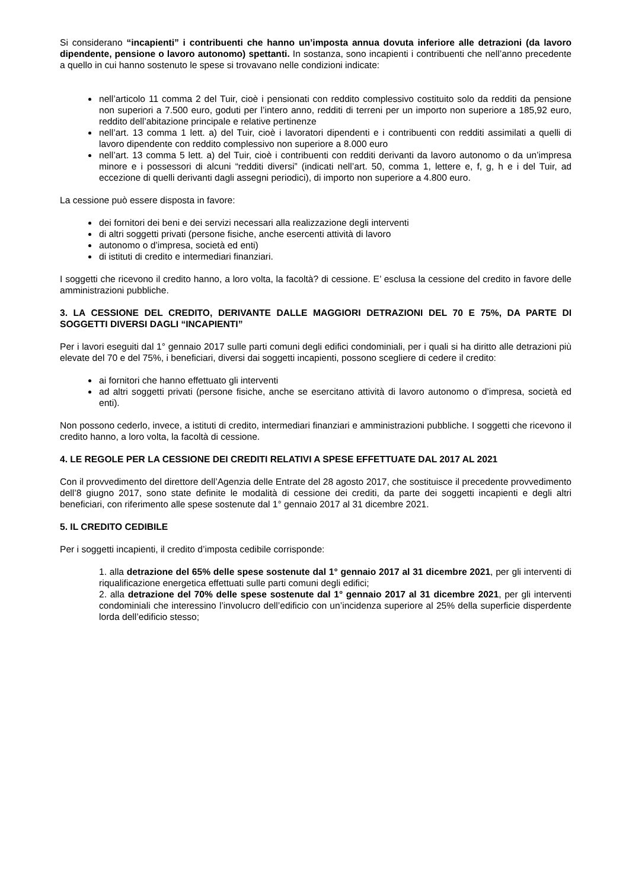Si considerano “incapienti” i contribuenti che hanno un’imposta annua dovuta inferiore alle detrazioni (da lavoro dipendente, pensione o lavoro autonomo) spettanti. In sostanza, sono incapienti i contribuenti che nell’anno precedente a quello in cui hanno sostenuto le spese si trovavano nelle condizioni indicate:
nell’articolo 11 comma 2 del Tuir, cioè i pensionati con reddito complessivo costituito solo da redditi da pensione non superiori a 7.500 euro, goduti per l’intero anno, redditi di terreni per un importo non superiore a 185,92 euro, reddito dell’abitazione principale e relative pertinenze
nell’art. 13 comma 1 lett. a) del Tuir, cioè i lavoratori dipendenti e i contribuenti con redditi assimilati a quelli di lavoro dipendente con reddito complessivo non superiore a 8.000 euro
nell’art. 13 comma 5 lett. a) del Tuir, cioè i contribuenti con redditi derivanti da lavoro autonomo o da un’impresa minore e i possessori di alcuni “redditi diversi” (indicati nell’art. 50, comma 1, lettere e, f, g, h e i del Tuir, ad eccezione di quelli derivanti dagli assegni periodici), di importo non superiore a 4.800 euro.
La cessione può essere disposta in favore:
dei fornitori dei beni e dei servizi necessari alla realizzazione degli interventi
di altri soggetti privati (persone fisiche, anche esercenti attività di lavoro
autonomo o d’impresa, società ed enti)
di istituti di credito e intermediari finanziari.
I soggetti che ricevono il credito hanno, a loro volta, la facoltà? di cessione. E’ esclusa la cessione del credito in favore delle amministrazioni pubbliche.
3. LA CESSIONE DEL CREDITO, DERIVANTE DALLE MAGGIORI DETRAZIONI DEL 70 E 75%, DA PARTE DI SOGGETTI DIVERSI DAGLI “INCAPIENTI”
Per i lavori eseguiti dal 1° gennaio 2017 sulle parti comuni degli edifici condominiali, per i quali si ha diritto alle detrazioni più elevate del 70 e del 75%, i beneficiari, diversi dai soggetti incapienti, possono scegliere di cedere il credito:
ai fornitori che hanno effettuato gli interventi
ad altri soggetti privati (persone fisiche, anche se esercitano attività di lavoro autonomo o d’impresa, società ed enti).
Non possono cederlo, invece, a istituti di credito, intermediari finanziari e amministrazioni pubbliche. I soggetti che ricevono il credito hanno, a loro volta, la facoltà di cessione.
4. LE REGOLE PER LA CESSIONE DEI CREDITI RELATIVI A SPESE EFFETTUATE DAL 2017 AL 2021
Con il provvedimento del direttore dell’Agenzia delle Entrate del 28 agosto 2017, che sostituisce il precedente provvedimento dell’8 giugno 2017, sono state definite le modalità di cessione dei crediti, da parte dei soggetti incapienti e degli altri beneficiari, con riferimento alle spese sostenute dal 1° gennaio 2017 al 31 dicembre 2021.
5. IL CREDITO CEDIBILE
Per i soggetti incapienti, il credito d’imposta cedibile corrisponde:
1. alla detrazione del 65% delle spese sostenute dal 1° gennaio 2017 al 31 dicembre 2021, per gli interventi di riqualificazione energetica effettuati sulle parti comuni degli edifici;
2. alla detrazione del 70% delle spese sostenute dal 1° gennaio 2017 al 31 dicembre 2021, per gli interventi condominiali che interessino l’involucro dell’edificio con un’incidenza superiore al 25% della superficie disperdente lorda dell’edificio stesso;